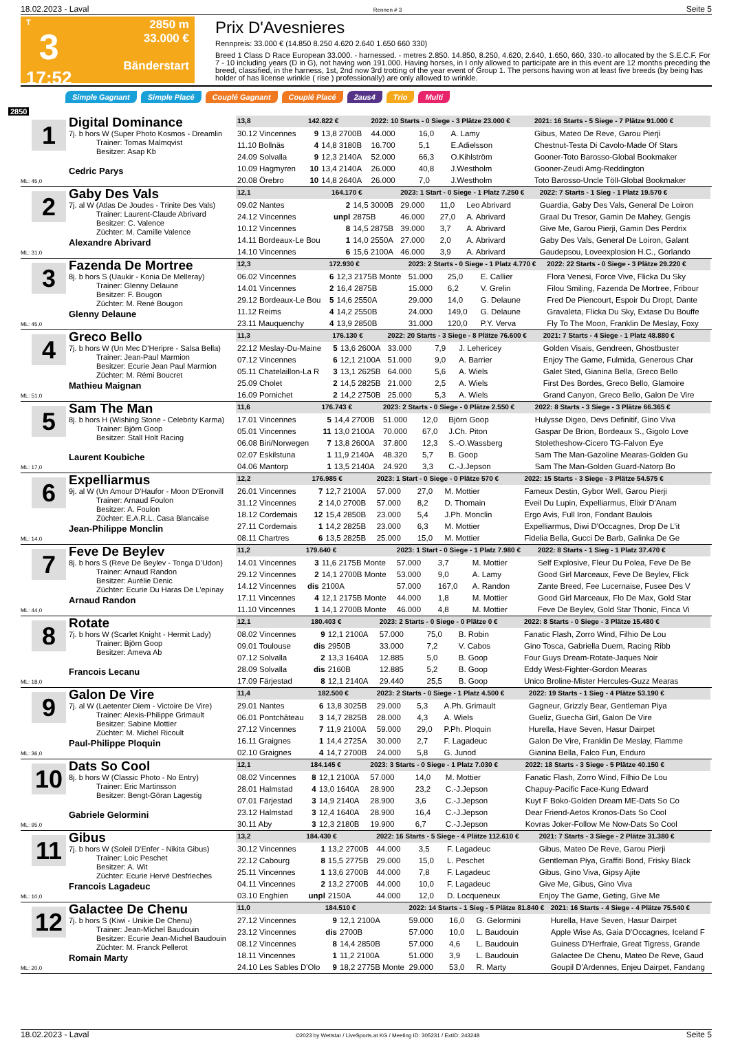18.02.2023 - Laval Rennen # 3 Seite 5
T
3
17:52
2850 m
33.000 €
Bänderstart
Prix D'Avesnieres
Rennpreis: 33.000 € (14.850 8.250 4.620 2.640 1.650 660 330)
Breed 1 Class D Race European 33.000. - harnessed. - metres 2.850. 14.850, 8.250, 4.620, 2.640, 1.650, 660, 330.-to allocated by the S.E.C.F. For 7 - 10 including years (D in G), not having won 191.000. Having horses, in I only allowed to participate are in this event are 12 months preceding the breed, classified, in the harness, 1st, 2nd now 3rd trotting of the year event of Group 1. The persons having won at least five breeds (by being has holder of has license wrinkle ( rise ) professionally) are only allowed to wrinkle.
Simple Gagnant Simple Placé Couplé Gagnant Couplé Placé 2aus4 Trio Multi
2850
1
ML: 45,0
Digital Dominance
7j. b hors W (Super Photo Kosmos - Dreamlin
Trainer: Tomas Malmqvist
Besitzer: Asap Kb
Cedric Parys
| 13,8 | 142.822 € | | 2022: 10 Starts - 0 Siege - 3 Plätze 23.000 € | | | | 2021: 16 Starts - 5 Siege - 7 Plätze 91.000 € |
| --- | --- | --- | --- | --- | --- | --- | --- |
| 30.12 Vincennes | 9 | 13,8 2700B | 44.000 | 16,0 | A. Lamy | | Gibus, Mateo De Reve, Garou Pierji |
| 11.10 Bollnäs | 4 | 14,8 3180B | 16.700 | 5,1 | E.Adielsson | | Chestnut-Testa Di Cavolo-Made Of Stars |
| 24.09 Solvalla | 9 | 12,3 2140A | 52.000 | 66,3 | O.Kihlström | | Gooner-Toto Barosso-Global Bookmaker |
| 10.09 Hagmyren | 10 | 13,4 2140A | 26.000 | 40,8 | J.Westholm | | Gooner-Zeudi Amg-Reddington |
| 20.08 Örebro | 10 | 14,8 2640A | 26.000 | 7,0 | J.Westholm | | Toto Barosso-Uncle Töll-Global Bookmaker |
2
ML: 31,0
Gaby Des Vals
7j. al W (Atlas De Joudes - Trinite Des Vals)
Trainer: Laurent-Claude Abrivard
Besitzer: C. Valence
Züchter: M. Camille Valence
Alexandre Abrivard
| 12,1 | 164.170 € | | 2023: 1 Start - 0 Siege - 1 Platz 7.250 € | | | | 2022: 7 Starts - 1 Sieg - 1 Platz 19.570 € |
| --- | --- | --- | --- | --- | --- | --- | --- |
| 09.02 Nantes | 2 | 14,5 3000B | 29.000 | 11,0 | Leo Abrivard | | Guardia, Gaby Des Vals, General De Loiron |
| 24.12 Vincennes | unpl | 2875B | 46.000 | 27,0 | A. Abrivard | | Graal Du Tresor, Gamin De Mahey, Gengis |
| 10.12 Vincennes | 8 | 14,5 2875B | 39.000 | 3,7 | A. Abrivard | | Give Me, Garou Pierji, Gamin Des Perdrix |
| 14.11 Bordeaux-Le Bou | 1 | 14,0 2550A | 27.000 | 2,0 | A. Abrivard | | Gaby Des Vals, General De Loiron, Galant |
| 14.10 Vincennes | 6 | 15,6 2100A | 46.000 | 3,9 | A. Abrivard | | Gaudepsou, Loveexplosion H.C., Gorlando |
3
ML: 45,0
Fazenda De Mortree
8j. b hors S (Uaukir - Konia De Melleray)
Trainer: Glenny Delaune
Besitzer: F. Bougon
Züchter: M. René Bougon
Glenny Delaune
| 12,3 | 172.930 € | | 2023: 2 Starts - 0 Siege - 1 Platz 4.770 € | | | | 2022: 22 Starts - 0 Siege - 3 Plätze 29.220 € |
| --- | --- | --- | --- | --- | --- | --- | --- |
| 06.02 Vincennes | 6 | 12,3 2175B Monte | 51.000 | 25,0 | E. Callier | | Flora Venesi, Force Vive, Flicka Du Sky |
| 14.01 Vincennes | 2 | 16,4 2875B | 15.000 | 6,2 | V. Grelin | | Filou Smiling, Fazenda De Mortree, Fribour |
| 29.12 Bordeaux-Le Bou | 5 | 14,6 2550A | 29.000 | 14,0 | G. Delaune | | Fred De Piencourt, Espoir Du Dropt, Dante |
| 11.12 Reims | 4 | 14,2 2550B | 24.000 | 149,0 | G. Delaune | | Gravaleta, Flicka Du Sky, Extase Du Bouffe |
| 23.11 Mauquenchy | 4 | 13,9 2850B | 31.000 | 120,0 | P.Y. Verva | | Fly To The Moon, Franklin De Meslay, Foxy |
4
ML: 51,0
Greco Bello
7j. b hors W (Un Mec D'Heripre - Salsa Bella)
Trainer: Jean-Paul Marmion
Besitzer: Ecurie Jean Paul Marmion
Züchter: M. Rémi Boucret
Mathieu Maignan
| 11,3 | 176.130 € | | 2022: 20 Starts - 3 Siege - 8 Plätze 76.600 € | | | | 2021: 7 Starts - 4 Siege - 1 Platz 48.880 € |
| --- | --- | --- | --- | --- | --- | --- | --- |
| 22.12 Meslay-Du-Maine | 5 | 13,6 2600A | 33.000 | 7,9 | J. Lehericey | | Golden Visais, Gendreen, Ghostbuster |
| 07.12 Vincennes | 6 | 12,1 2100A | 51.000 | 9,0 | A. Barrier | | Enjoy The Game, Fulmida, Generous Char |
| 05.11 Chatelaillon-La R | 3 | 13,1 2625B | 64.000 | 5,6 | A. Wiels | | Galet Sted, Gianina Bella, Greco Bello |
| 25.09 Cholet | 2 | 14,5 2825B | 21.000 | 2,5 | A. Wiels | | First Des Bordes, Greco Bello, Glamoire |
| 16.09 Pornichet | 2 | 14,2 2750B | 25.000 | 5,3 | A. Wiels | | Grand Canyon, Greco Bello, Galon De Vire |
5
ML: 17,0
Sam The Man
8j. b hors H (Wishing Stone - Celebrity Karma)
Trainer: Björn Goop
Besitzer: Stall Holt Racing
Laurent Koubiche
| 11,6 | 176.743 € | | 2023: 2 Starts - 0 Siege - 0 Plätze 2.550 € | | | | 2022: 8 Starts - 3 Siege - 3 Plätze 66.365 € |
| --- | --- | --- | --- | --- | --- | --- | --- |
| 17.01 Vincennes | 5 | 14,4 2700B | 51.000 | 12,0 | Björn Goop | | Hulysse Digeo, Devs Definitif, Gino Viva |
| 05.01 Vincennes | 11 | 13,0 2100A | 70.000 | 67,0 | J.Ch. Piton | | Gaspar De Brion, Bordeaux S., Gigolo Love |
| 06.08 Biri/Norwegen | 7 | 13,8 2600A | 37.800 | 12,3 | S.-O.Wassberg | | Stoletheshow-Cicero TG-Falvon Eye |
| 02.07 Eskilstuna | 1 | 11,9 2140A | 48.320 | 5,7 | B. Goop | | Sam The Man-Gazoline Mearas-Golden Gu |
| 04.06 Mantorp | 1 | 13,5 2140A | 24.920 | 3,3 | C.-J.Jepson | | Sam The Man-Golden Guard-Natorp Bo |
6
ML: 14,0
Expelliarmus
9j. al W (Un Amour D'Haufor - Moon D'Eronvill
Trainer: Arnaud Foulon
Besitzer: A. Foulon
Züchter: E.A.R.L. Casa Blancaise
Jean-Philippe Monclin
| 12,2 | 176.985 € | | 2023: 1 Start - 0 Siege - 0 Plätze 570 € | | | | 2022: 15 Starts - 3 Siege - 3 Plätze 54.575 € |
| --- | --- | --- | --- | --- | --- | --- | --- |
| 26.01 Vincennes | 7 | 12,7 2100A | 57.000 | 27,0 | M. Mottier | | Fameux Destin, Gybor Well, Garou Pierji |
| 31.12 Vincennes | 2 | 14,0 2700B | 57.000 | 8,2 | D. Thomain | | Eveil Du Lupin, Expelliarmus, Elixir D'Anam |
| 18.12 Cordemais | 12 | 15,4 2850B | 23.000 | 5,4 | J.Ph. Monclin | | Ergo Avis, Full Iron, Fondant Baulois |
| 27.11 Cordemais | 1 | 14,2 2825B | 23.000 | 6,3 | M. Mottier | | Expelliarmus, Diwi D'Occagnes, Drop De L'it |
| 08.11 Chartres | 6 | 13,5 2825B | 25.000 | 15,0 | M. Mottier | | Fidelia Bella, Gucci De Barb, Galinka De Ge |
7
ML: 44,0
Feve De Beylev
8j. b hors S (Reve De Beylev - Tonga D'Udon)
Trainer: Arnaud Randon
Besitzer: Aurélie Denic
Züchter: Ecurie Du Haras De L'epinay
Arnaud Randon
| 11,2 | 179.640 € | | 2023: 1 Start - 0 Siege - 1 Platz 7.980 € | | | | 2022: 8 Starts - 1 Sieg - 1 Platz 37.470 € |
| --- | --- | --- | --- | --- | --- | --- | --- |
| 14.01 Vincennes | 3 | 11,6 2175B Monte | 57.000 | 3,7 | M. Mottier | | Self Explosive, Fleur Du Polea, Feve De Be |
| 29.12 Vincennes | 2 | 14,1 2700B Monte | 53.000 | 9,0 | A. Lamy | | Good Girl Marceaux, Feve De Beylev, Flick |
| 14.12 Vincennes | dis | 2100A | 57.000 | 167,0 | A. Randon | | Zante Breed, Fee Lucernaise, Fusee Des V |
| 17.11 Vincennes | 4 | 12,1 2175B Monte | 44.000 | 1,8 | M. Mottier | | Good Girl Marceaux, Flo De Max, Gold Star |
| 11.10 Vincennes | 1 | 14,1 2700B Monte | 46.000 | 4,8 | M. Mottier | | Feve De Beylev, Gold Star Thonic, Finca Vi |
8
ML: 18,0
Rotate
7j. b hors W (Scarlet Knight - Hermit Lady)
Trainer: Björn Goop
Besitzer: Ameva Ab
Francois Lecanu
| 12,1 | 180.403 € | | 2023: 2 Starts - 0 Siege - 0 Plätze 0 € | | | | 2022: 8 Starts - 0 Siege - 3 Plätze 15.480 € |
| --- | --- | --- | --- | --- | --- | --- | --- |
| 08.02 Vincennes | 9 | 12,1 2100A | 57.000 | 75,0 | B. Robin | | Fanatic Flash, Zorro Wind, Filhio De Lou |
| 09.01 Toulouse | dis | 2950B | 33.000 | 7,2 | V. Cabos | | Gino Tosca, Gabriella Duem, Racing Ribb |
| 07.12 Solvalla | 2 | 13,3 1640A | 12.885 | 5,0 | B. Goop | | Four Guys Dream-Rotate-Jaques Noir |
| 28.09 Solvalla | dis | 2160B | 12.885 | 5,2 | B. Goop | | Eddy West-Fighter-Gordon Mearas |
| 17.09 Färjestad | 8 | 12,1 2140A | 29.440 | 25,5 | B. Goop | | Unico Broline-Mister Hercules-Guzz Mearas |
9
ML: 36,0
Galon De Vire
7j. al W (Laetenter Diem - Victoire De Vire)
Trainer: Alexis-Philippe Grimault
Besitzer: Sabine Mottier
Züchter: M. Michel Ricoult
Paul-Philippe Ploquin
| 11,4 | 182.500 € | | 2023: 2 Starts - 0 Siege - 1 Platz 4.500 € | | | | 2022: 19 Starts - 1 Sieg - 4 Plätze 53.190 € |
| --- | --- | --- | --- | --- | --- | --- | --- |
| 29.01 Nantes | 6 | 13,8 3025B | 29.000 | 5,3 | A.Ph. Grimault | | Gagneur, Grizzly Bear, Gentleman Piya |
| 06.01 Pontchâteau | 3 | 14,7 2825B | 28.000 | 4,3 | A. Wiels | | Gueliz, Guecha Girl, Galon De Vire |
| 27.12 Vincennes | 7 | 11,9 2100A | 59.000 | 29,0 | P.Ph. Ploquin | | Hurella, Have Seven, Hasur Dairpet |
| 16.11 Graignes | 1 | 14,4 2725A | 30.000 | 2,7 | F. Lagadeuc | | Galon De Vire, Franklin De Meslay, Flamme |
| 02.10 Graignes | 4 | 14,7 2700B | 24.000 | 5,8 | G. Junod | | Gianina Bella, Falco Fun, Enduro |
10
ML: 95,0
Dats So Cool
8j. b hors W (Classic Photo - No Entry)
Trainer: Eric Martinsson
Besitzer: Bengt-Göran Lagestig
Gabriele Gelormini
| 12,1 | 184.145 € | | 2023: 3 Starts - 0 Siege - 1 Platz 7.030 € | | | | 2022: 18 Starts - 3 Siege - 5 Plätze 40.150 € |
| --- | --- | --- | --- | --- | --- | --- | --- |
| 08.02 Vincennes | 8 | 12,1 2100A | 57.000 | 14,0 | M. Mottier | | Fanatic Flash, Zorro Wind, Filhio De Lou |
| 28.01 Halmstad | 4 | 13,0 1640A | 28.900 | 23,2 | C.-J.Jepson | | Chapuy-Pacific Face-Kung Edward |
| 07.01 Färjestad | 3 | 14,9 2140A | 28.900 | 3,6 | C.-J.Jepson | | Kuyt F Boko-Golden Dream ME-Dats So Co |
| 23.12 Halmstad | 3 | 12,4 1640A | 28.900 | 16,4 | C.-J.Jepson | | Dear Friend-Aetos Kronos-Dats So Cool |
| 30.11 Aby | 3 | 12,3 2180B | 19.900 | 6,7 | C.-J.Jepson | | Kovras Joker-Follow Me Now-Dats So Cool |
11
ML: 10,0
Gibus
7j. b hors W (Soleil D'Enfer - Nikita Gibus)
Trainer: Loic Peschet
Besitzer: A. Wit
Züchter: Ecurie Hervé Desfrieches
Francois Lagadeuc
| 13,2 | 184.430 € | | 2022: 16 Starts - 5 Siege - 4 Plätze 112.610 € | | | | 2021: 7 Starts - 3 Siege - 2 Plätze 31.380 € |
| --- | --- | --- | --- | --- | --- | --- | --- |
| 30.12 Vincennes | 1 | 13,2 2700B | 44.000 | 3,5 | F. Lagadeuc | | Gibus, Mateo De Reve, Garou Pierji |
| 22.12 Cabourg | 8 | 15,5 2775B | 29.000 | 15,0 | L. Peschet | | Gentleman Piya, Graffiti Bond, Frisky Black |
| 25.11 Vincennes | 1 | 13,6 2700B | 44.000 | 7,8 | F. Lagadeuc | | Gibus, Gino Viva, Gipsy Ajite |
| 04.11 Vincennes | 2 | 13,2 2700B | 44.000 | 10,0 | F. Lagadeuc | | Give Me, Gibus, Gino Viva |
| 03.10 Enghien | unpl | 2150A | 44.000 | 12,0 | D. Locqueneux | | Enjoy The Game, Geting, Give Me |
12
ML: 20,0
Galactee De Chenu
7j. b hors S (Kiwi - Unikie De Chenu)
Trainer: Jean-Michel Baudouin
Besitzer: Ecurie Jean-Michel Baudouin
Züchter: M. Franck Pellerot
Romain Marty
| 11,0 | 184.510 € | | 2022: 14 Starts - 1 Sieg - 5 Plätze 81.840 € | | | | 2021: 16 Starts - 4 Siege - 4 Plätze 75.540 € |
| --- | --- | --- | --- | --- | --- | --- | --- |
| 27.12 Vincennes | 9 | 12,1 2100A | 59.000 | 16,0 | G. Gelormini | | Hurella, Have Seven, Hasur Dairpet |
| 23.12 Vincennes | dis | 2700B | 57.000 | 10,0 | L. Baudouin | | Apple Wise As, Gaia D'Occagnes, Iceland F |
| 08.12 Vincennes | 8 | 14,4 2850B | 57.000 | 4,6 | L. Baudouin | | Guiness D'Herfraie, Great Tigress, Grande |
| 18.11 Vincennes | 1 | 11,2 2100A | 51.000 | 3,9 | L. Baudouin | | Galactee De Chenu, Mateo De Reve, Gaud |
| 24.10 Les Sables D'Olo | 9 | 18,2 2775B Monte | 29.000 | 53,0 | R. Marty | | Goupil D'Ardennes, Enjeu Dairpet, Fandang |
18.02.2023 - Laval ©2023 by Wettstar / LiveSports.at KG / Meeting ID: 305231 / ExtID: 243248 Seite 5